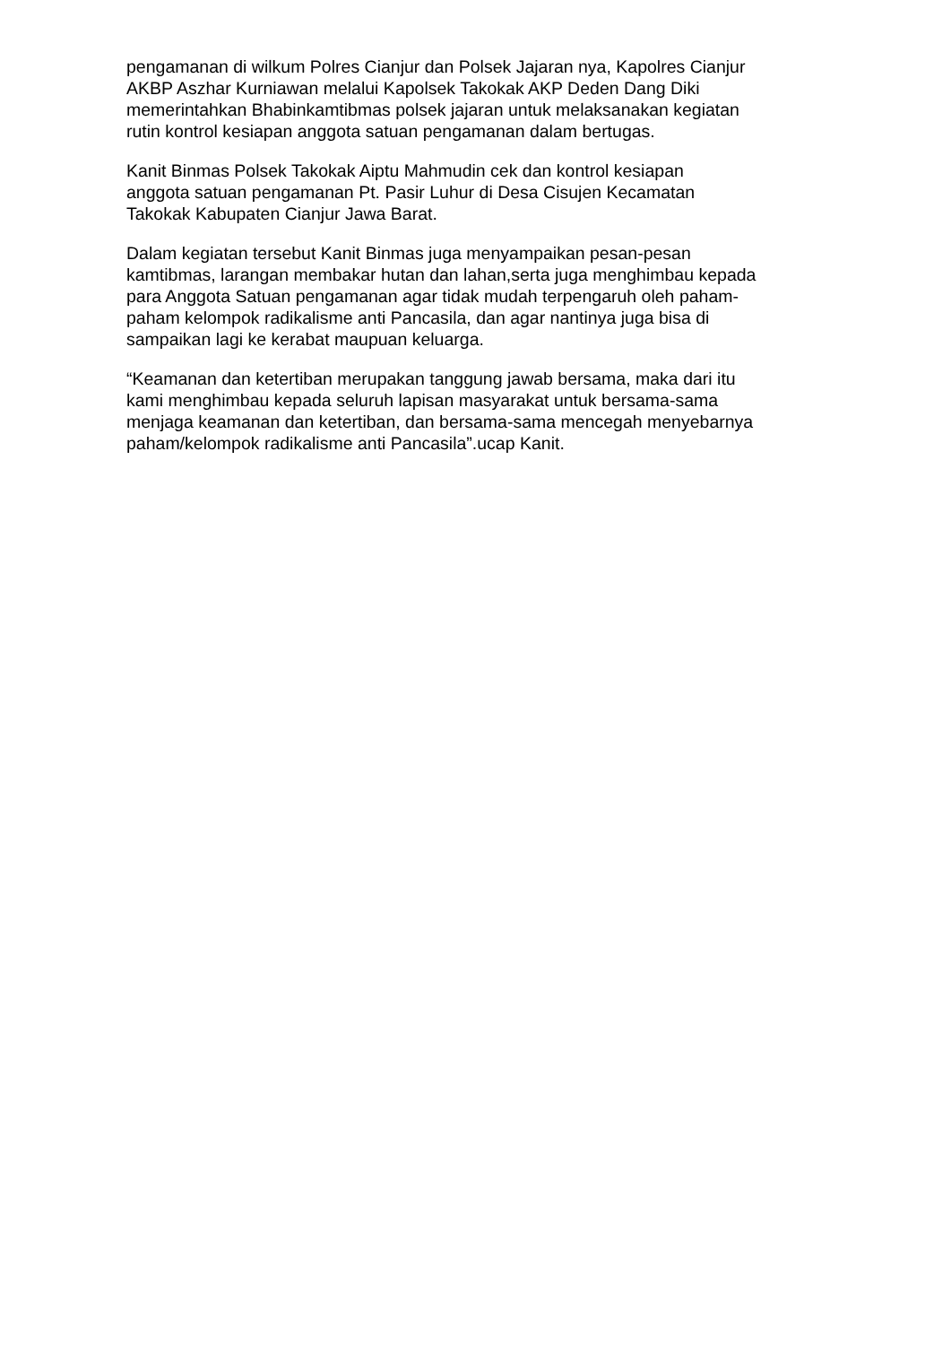pengamanan di wilkum Polres Cianjur dan Polsek Jajaran nya, Kapolres Cianjur AKBP Aszhar Kurniawan melalui Kapolsek Takokak AKP Deden Dang Diki memerintahkan Bhabinkamtibmas polsek jajaran untuk melaksanakan kegiatan rutin kontrol kesiapan anggota satuan pengamanan dalam bertugas.
Kanit Binmas Polsek Takokak Aiptu Mahmudin cek dan kontrol kesiapan anggota satuan pengamanan Pt. Pasir Luhur di Desa Cisujen Kecamatan Takokak Kabupaten Cianjur Jawa Barat.
Dalam kegiatan tersebut Kanit Binmas juga menyampaikan pesan-pesan kamtibmas, larangan membakar hutan dan lahan,serta juga menghimbau kepada para Anggota Satuan pengamanan agar tidak mudah terpengaruh oleh paham- paham kelompok radikalisme anti Pancasila, dan agar nantinya juga bisa di sampaikan lagi ke kerabat maupuan keluarga.
“Keamanan dan ketertiban merupakan tanggung jawab bersama, maka dari itu kami menghimbau kepada seluruh lapisan masyarakat untuk bersama-sama menjaga keamanan dan ketertiban, dan bersama-sama mencegah menyebarnya paham/kelompok radikalisme anti Pancasila”.ucap Kanit.